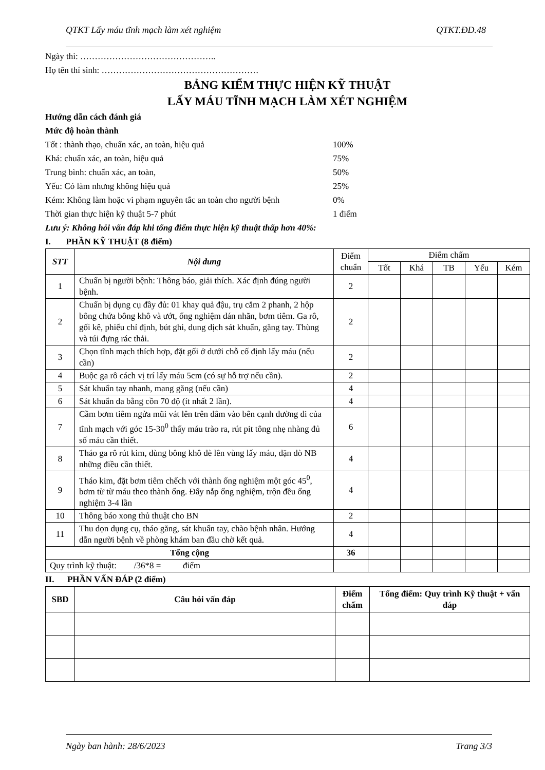QTKT Lấy máu tĩnh mạch làm xét nghiệm QTKT.ĐD.48
Ngày thi: ………………………………………..
Họ tên thí sinh: ………………………………………………
BẢNG KIỂM THỰC HIỆN KỸ THUẬT
LẤY MÁU TĨNH MẠCH LÀM XÉT NGHIỆM
Hướng dẫn cách đánh giá
Mức độ hoàn thành
Tốt : thành thạo, chuẩn xác, an toàn, hiệu quả 100%
Khá: chuẩn xác, an toàn, hiệu quả 75%
Trung bình: chuẩn xác, an toàn, 50%
Yếu: Có làm nhưng không hiệu quả 25%
Kém: Không làm hoặc vi phạm nguyên tắc an toàn cho người bệnh 0%
Thời gian thực hiện kỹ thuật 5-7 phút 1 điểm
Lưu ý: Không hỏi vấn đáp khi tổng điểm thực hiện kỹ thuật thấp hơn 40%:
I. PHẦN KỸ THUẬT (8 điểm)
| STT | Nội dung | Điểm chuẩn | Điểm chấm | | | | |
| | | | Tốt | Khá | TB | Yếu | Kém |
| 1 | Chuẩn bị người bệnh: Thông báo, giải thích. Xác định đúng người bệnh. | 2 | | | | | |
| 2 | Chuẩn bị dụng cụ đầy đủ: 01 khay quả đậu, trụ cắm 2 phanh, 2 hộp bông chứa bông khô và ướt, ống nghiệm dán nhãn, bơm tiêm. Ga rô, gối kê, phiếu chỉ định, bút ghi, dung dịch sát khuẩn, găng tay. Thùng và túi đựng rác thải. | 2 | | | | | |
| 3 | Chọn tĩnh mạch thích hợp, đặt gối ở dưới chỗ cố định lấy máu (nếu cần) | 2 | | | | | |
| 4 | Buộc ga rô cách vị trí lấy máu 5cm (có sự hỗ trợ nếu cần). | 2 | | | | | |
| 5 | Sát khuẩn tay nhanh, mang găng (nếu cần) | 4 | | | | | |
| 6 | Sát khuẩn da bằng cồn 70 độ (ít nhất 2 lần). | 4 | | | | | |
| 7 | Cầm bơm tiêm ngửa mũi vát lên trên đâm vào bên cạnh đường đi của tĩnh mạch với góc 15-30<sup>0</sup> thấy máu trào ra, rút pit tông nhẹ nhàng đủ số máu cần thiết. | 6 | | | | | |
| 8 | Tháo ga rô rút kim, dùng bông khô đè lên vùng lấy máu, dặn dò NB những điều cần thiết. | 4 | | | | | |
| 9 | Tháo kim, đặt bơm tiêm chếch với thành ống nghiệm một góc 45<sup>0</sup>, bơm từ từ máu theo thành ống. Đẩy nắp ống nghiệm, trộn đều ống nghiệm 3-4 lần | 4 | | | | | |
| 10 | Thông báo xong thủ thuật cho BN | 2 | | | | | |
| 11 | Thu dọn dụng cụ, tháo găng, sát khuẩn tay, chào bệnh nhân. Hướng dẫn người bệnh về phòng khám ban đầu chờ kết quả. | 4 | | | | | |
| Tổng cộng | | 36 | | | | | |
| Quy trình kỹ thuật: /36*8 = điểm | | | | | | | |
II. PHẦN VẤN ĐÁP (2 điểm)
| SBD | Câu hỏi vấn đáp | Điểm chấm | Tổng điểm: Quy trình Kỹ thuật + vấn đáp |
| --- | --- | --- | --- |
Ngày ban hành: 28/6/2023 Trang 3/3